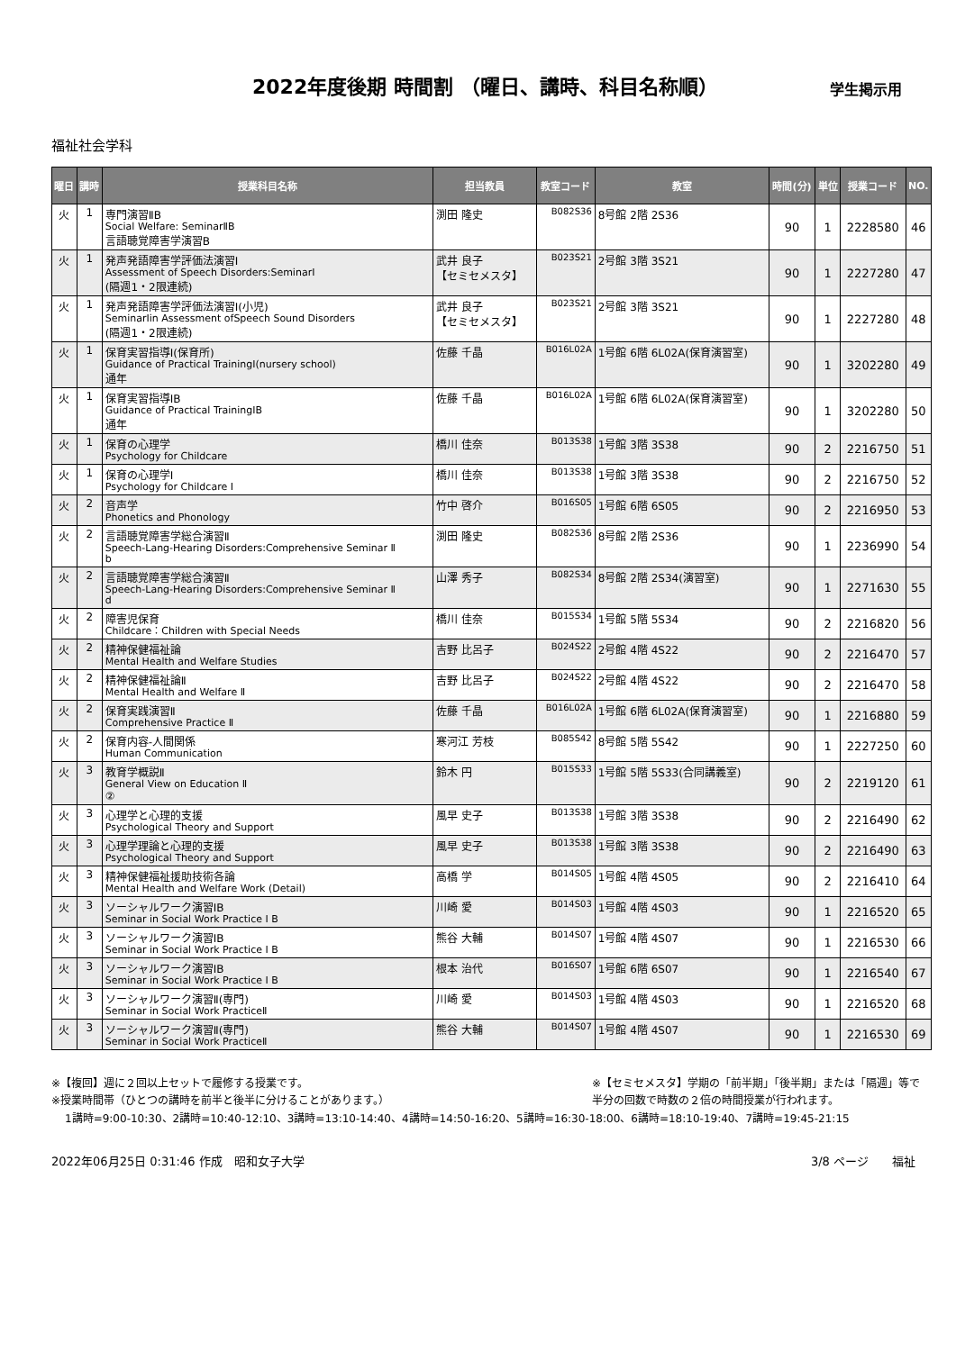2022年度後期 時間割 （曜日、講時、科目名称順）
学生掲示用
福祉社会学科
| 曜日 | 講時 | 授業科目名称 | 担当教員 | 教室コード | 教室 | 時間(分) | 単位 | 授業コード | NO. |
| --- | --- | --- | --- | --- | --- | --- | --- | --- | --- |
| 火 | 1 | 専門演習ⅡB Social Welfare: SeminarⅡB 言語聴覚障害学演習B | 渕田 隆史 | B082S36 | 8号館 2階 2S36 | 90 | 1 | 2228580 | 46 |
| 火 | 1 | 発声発語障害学評価法演習Ⅰ Assessment of Speech Disorders:SeminarⅠ (隔週1・2限連続) | 武井 良子 【セミセメスタ】 | B023S21 | 2号館 3階 3S21 | 90 | 1 | 2227280 | 47 |
| 火 | 1 | 発声発語障害学評価法演習Ⅰ(小児) SeminarⅠin Assessment ofSpeech Sound Disorders (隔週1・2限連続) | 武井 良子 【セミセメスタ】 | B023S21 | 2号館 3階 3S21 | 90 | 1 | 2227280 | 48 |
| 火 | 1 | 保育実習指導Ⅰ(保育所) Guidance of Practical TrainingⅠ(nursery school) 通年 | 佐藤 千晶 | B016L02A | 1号館 6階 6L02A(保育演習室) | 90 | 1 | 3202280 | 49 |
| 火 | 1 | 保育実習指導ⅠB Guidance of Practical TrainingⅠB 通年 | 佐藤 千晶 | B016L02A | 1号館 6階 6L02A(保育演習室) | 90 | 1 | 3202280 | 50 |
| 火 | 1 | 保育の心理学 Psychology for Childcare | 橋川 佳奈 | B013S38 | 1号館 3階 3S38 | 90 | 2 | 2216750 | 51 |
| 火 | 1 | 保育の心理学Ⅰ Psychology for Childcare Ⅰ | 橋川 佳奈 | B013S38 | 1号館 3階 3S38 | 90 | 2 | 2216750 | 52 |
| 火 | 2 | 音声学 Phonetics and Phonology | 竹中 啓介 | B016S05 | 1号館 6階 6S05 | 90 | 2 | 2216950 | 53 |
| 火 | 2 | 言語聴覚障害学総合演習Ⅱ Speech-Lang-Hearing Disorders:Comprehensive Seminar Ⅱ b | 渕田 隆史 | B082S36 | 8号館 2階 2S36 | 90 | 1 | 2236990 | 54 |
| 火 | 2 | 言語聴覚障害学総合演習Ⅱ Speech-Lang-Hearing Disorders:Comprehensive Seminar Ⅱ d | 山澤 秀子 | B082S34 | 8号館 2階 2S34(演習室) | 90 | 1 | 2271630 | 55 |
| 火 | 2 | 障害児保育 Childcare：Children with Special Needs | 橋川 佳奈 | B015S34 | 1号館 5階 5S34 | 90 | 2 | 2216820 | 56 |
| 火 | 2 | 精神保健福祉論 Mental Health and Welfare Studies | 吉野 比呂子 | B024S22 | 2号館 4階 4S22 | 90 | 2 | 2216470 | 57 |
| 火 | 2 | 精神保健福祉論Ⅱ Mental Health and Welfare Ⅱ | 吉野 比呂子 | B024S22 | 2号館 4階 4S22 | 90 | 2 | 2216470 | 58 |
| 火 | 2 | 保育実践演習Ⅱ Comprehensive Practice Ⅱ | 佐藤 千晶 | B016L02A | 1号館 6階 6L02A(保育演習室) | 90 | 1 | 2216880 | 59 |
| 火 | 2 | 保育内容-人間関係 Human Communication | 寒河江 芳枝 | B085S42 | 8号館 5階 5S42 | 90 | 1 | 2227250 | 60 |
| 火 | 3 | 教育学概説Ⅱ General View on Education Ⅱ ② | 鈴木 円 | B015S33 | 1号館 5階 5S33(合同講義室) | 90 | 2 | 2219120 | 61 |
| 火 | 3 | 心理学と心理的支援 Psychological Theory and Support | 風早 史子 | B013S38 | 1号館 3階 3S38 | 90 | 2 | 2216490 | 62 |
| 火 | 3 | 心理学理論と心理的支援 Psychological Theory and Support | 風早 史子 | B013S38 | 1号館 3階 3S38 | 90 | 2 | 2216490 | 63 |
| 火 | 3 | 精神保健福祉援助技術各論 Mental Health and Welfare Work (Detail) | 高橋 学 | B014S05 | 1号館 4階 4S05 | 90 | 2 | 2216410 | 64 |
| 火 | 3 | ソーシャルワーク演習ⅠB Seminar in Social Work Practice I B | 川崎 愛 | B014S03 | 1号館 4階 4S03 | 90 | 1 | 2216520 | 65 |
| 火 | 3 | ソーシャルワーク演習ⅠB Seminar in Social Work Practice I B | 熊谷 大輔 | B014S07 | 1号館 4階 4S07 | 90 | 1 | 2216530 | 66 |
| 火 | 3 | ソーシャルワーク演習ⅠB Seminar in Social Work Practice I B | 根本 治代 | B016S07 | 1号館 6階 6S07 | 90 | 1 | 2216540 | 67 |
| 火 | 3 | ソーシャルワーク演習Ⅱ(専門) Seminar in Social Work PracticeⅡ | 川崎 愛 | B014S03 | 1号館 4階 4S03 | 90 | 1 | 2216520 | 68 |
| 火 | 3 | ソーシャルワーク演習Ⅱ(専門) Seminar in Social Work PracticeⅡ | 熊谷 大輔 | B014S07 | 1号館 4階 4S07 | 90 | 1 | 2216530 | 69 |
※【複回】週に２回以上セットで履修する授業です。
※授業時間帯（ひとつの講時を前半と後半に分けることがあります。）
※【セミセメスタ】学期の「前半期」「後半期」または「隔週」等で
半分の回数で時数の２倍の時間授業が行われます。
1講時=9:00-10:30、2講時=10:40-12:10、3講時=13:10-14:40、4講時=14:50-16:20、5講時=16:30-18:00、6講時=18:10-19:40、7講時=19:45-21:15
2022年06月25日 0:31:46 作成　昭和女子大学
3/8 ページ　　福祉